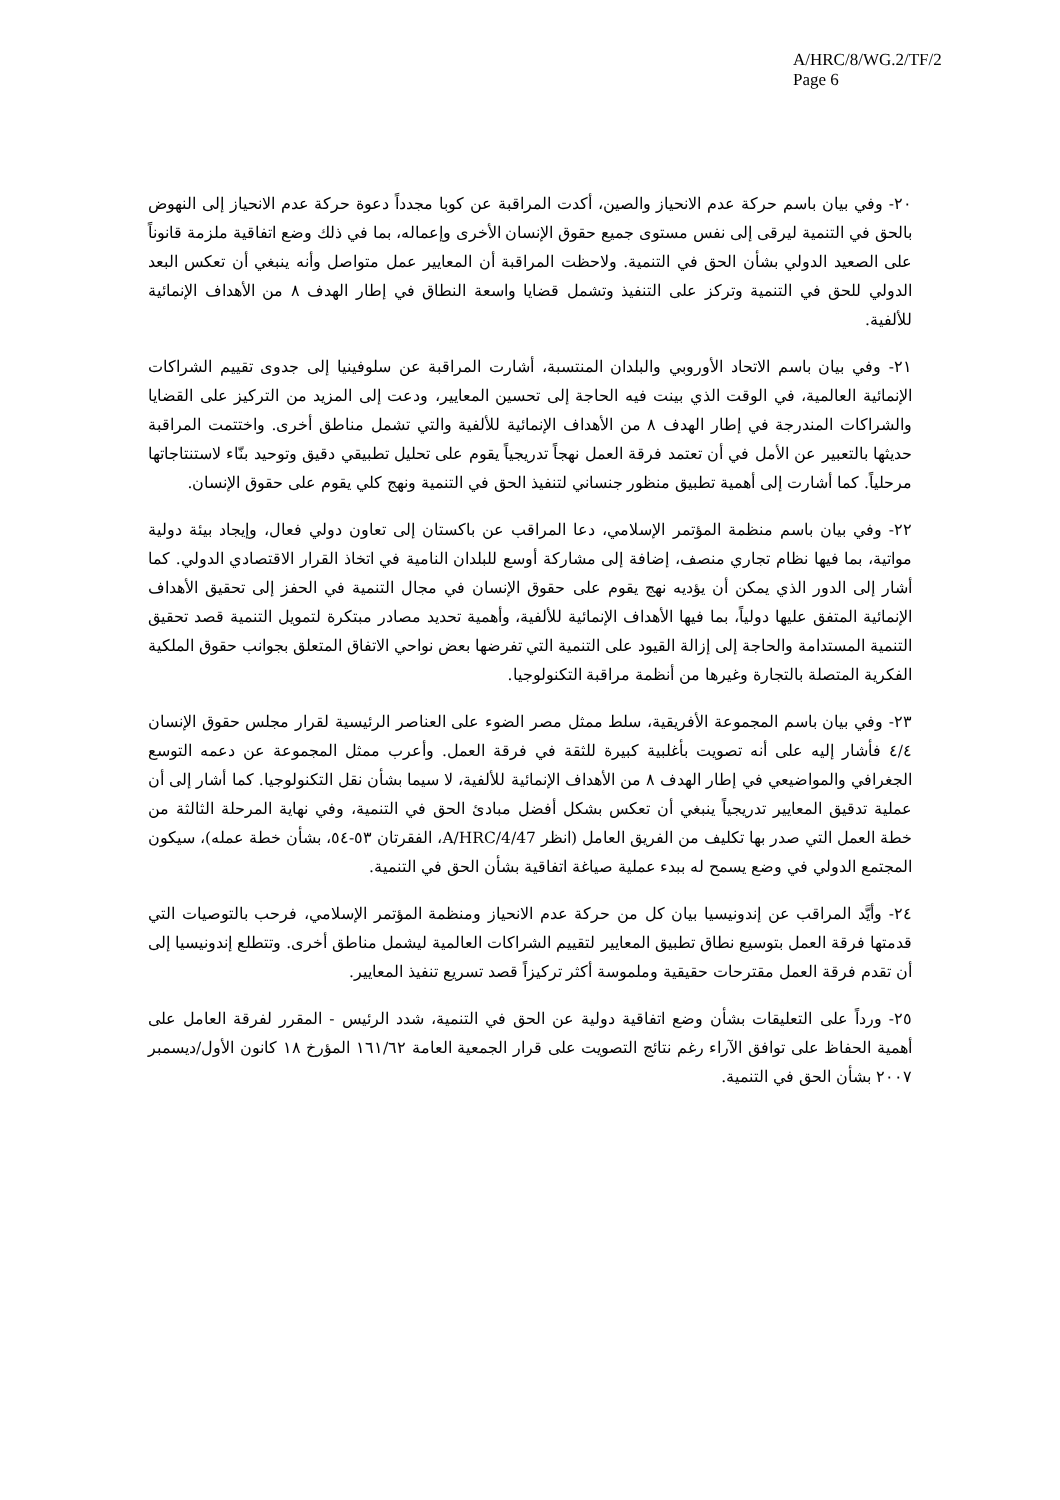A/HRC/8/WG.2/TF/2
Page 6
٢٠- وفي بيان باسم حركة عدم الانحياز والصين، أكدت المراقبة عن كوبا مجدداً دعوة حركة عدم الانحياز إلى النهوض بالحق في التنمية ليرقى إلى نفس مستوى جميع حقوق الإنسان الأخرى وإعماله، بما في ذلك وضع اتفاقية ملزمة قانوناً على الصعيد الدولي بشأن الحق في التنمية. ولاحظت المراقبة أن المعايير عمل متواصل وأنه ينبغي أن تعكس البعد الدولي للحق في التنمية وتركز على التنفيذ وتشمل قضايا واسعة النطاق في إطار الهدف ٨ من الأهداف الإنمائية للألفية.
٢١- وفي بيان باسم الاتحاد الأوروبي والبلدان المنتسبة، أشارت المراقبة عن سلوفينيا إلى جدوى تقييم الشراكات الإنمائية العالمية، في الوقت الذي بينت فيه الحاجة إلى تحسين المعايير، ودعت إلى المزيد من التركيز على القضايا والشراكات المندرجة في إطار الهدف ٨ من الأهداف الإنمائية للألفية والتي تشمل مناطق أخرى. واختتمت المراقبة حديثها بالتعبير عن الأمل في أن تعتمد فرقة العمل نهجاً تدريجياً يقوم على تحليل تطبيقي دقيق وتوحيد بنّاء لاستنتاجاتها مرحلياً. كما أشارت إلى أهمية تطبيق منظور جنساني لتنفيذ الحق في التنمية ونهج كلي يقوم على حقوق الإنسان.
٢٢- وفي بيان باسم منظمة المؤتمر الإسلامي، دعا المراقب عن باكستان إلى تعاون دولي فعال، وإيجاد بيئة دولية مواتية، بما فيها نظام تجاري منصف، إضافة إلى مشاركة أوسع للبلدان النامية في اتخاذ القرار الاقتصادي الدولي. كما أشار إلى الدور الذي يمكن أن يؤديه نهج يقوم على حقوق الإنسان في مجال التنمية في الحفز إلى تحقيق الأهداف الإنمائية المتفق عليها دولياً، بما فيها الأهداف الإنمائية للألفية، وأهمية تحديد مصادر مبتكرة لتمويل التنمية قصد تحقيق التنمية المستدامة والحاجة إلى إزالة القيود على التنمية التي تفرضها بعض نواحي الاتفاق المتعلق بجوانب حقوق الملكية الفكرية المتصلة بالتجارة وغيرها من أنظمة مراقبة التكنولوجيا.
٢٣- وفي بيان باسم المجموعة الأفريقية، سلط ممثل مصر الضوء على العناصر الرئيسية لقرار مجلس حقوق الإنسان ٤/٤ فأشار إليه على أنه تصويت بأغلبية كبيرة للثقة في فرقة العمل. وأعرب ممثل المجموعة عن دعمه التوسع الجغرافي والمواضيعي في إطار الهدف ٨ من الأهداف الإنمائية للألفية، لا سيما بشأن نقل التكنولوجيا. كما أشار إلى أن عملية تدقيق المعايير تدريجياً ينبغي أن تعكس بشكل أفضل مبادئ الحق في التنمية، وفي نهاية المرحلة الثالثة من خطة العمل التي صدر بها تكليف من الفريق العامل (انظر A/HRC/4/47، الفقرتان ٥٣-٥٤، بشأن خطة عمله)، سيكون المجتمع الدولي في وضع يسمح له ببدء عملية صياغة اتفاقية بشأن الحق في التنمية.
٢٤- وأيَّد المراقب عن إندونيسيا بيان كل من حركة عدم الانحياز ومنظمة المؤتمر الإسلامي، فرحب بالتوصيات التي قدمتها فرقة العمل بتوسيع نطاق تطبيق المعايير لتقييم الشراكات العالمية ليشمل مناطق أخرى. وتتطلع إندونيسيا إلى أن تقدم فرقة العمل مقترحات حقيقية وملموسة أكثر تركيزاً قصد تسريع تنفيذ المعايير.
٢٥- ورداً على التعليقات بشأن وضع اتفاقية دولية عن الحق في التنمية، شدد الرئيس - المقرر لفرقة العامل على أهمية الحفاظ على توافق الآراء رغم نتائج التصويت على قرار الجمعية العامة ١٦١/٦٢ المؤرخ ١٨ كانون الأول/ديسمبر ٢٠٠٧ بشأن الحق في التنمية.